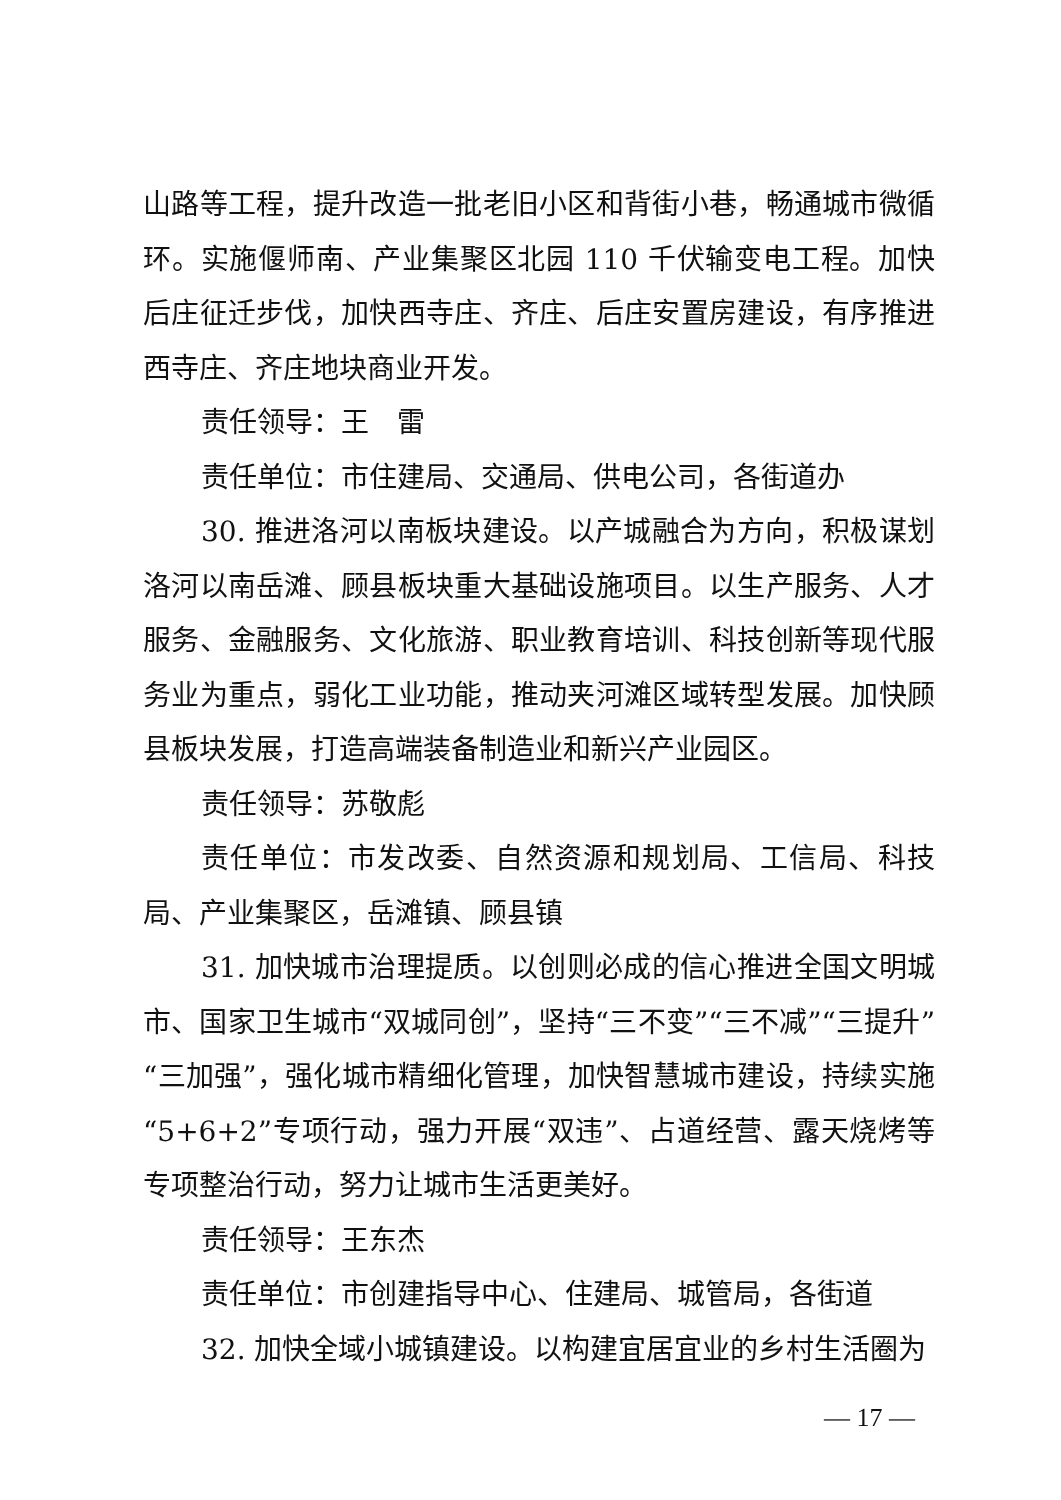山路等工程，提升改造一批老旧小区和背街小巷，畅通城市微循环。实施偃师南、产业集聚区北园 110 千伏输变电工程。加快后庄征迁步伐，加快西寺庄、齐庄、后庄安置房建设，有序推进西寺庄、齐庄地块商业开发。
责任领导：王　雷
责任单位：市住建局、交通局、供电公司，各街道办
30. 推进洛河以南板块建设。以产城融合为方向，积极谋划洛河以南岳滩、顾县板块重大基础设施项目。以生产服务、人才服务、金融服务、文化旅游、职业教育培训、科技创新等现代服务业为重点，弱化工业功能，推动夹河滩区域转型发展。加快顾县板块发展，打造高端装备制造业和新兴产业园区。
责任领导：苏敬彪
责任单位：市发改委、自然资源和规划局、工信局、科技局、产业集聚区，岳滩镇、顾县镇
31. 加快城市治理提质。以创则必成的信心推进全国文明城市、国家卫生城市“双城同创”，坚持“三不变”“三不减”“三提升”“三加强”，强化城市精细化管理，加快智慧城市建设，持续实施“5+6+2”专项行动，强力开展“双违”、占道经营、露天烧烤等专项整治行动，努力让城市生活更美好。
责任领导：王东杰
责任单位：市创建指导中心、住建局、城管局，各街道
32. 加快全域小城镇建设。以构建宜居宜业的乡村生活圈为
— 17 —